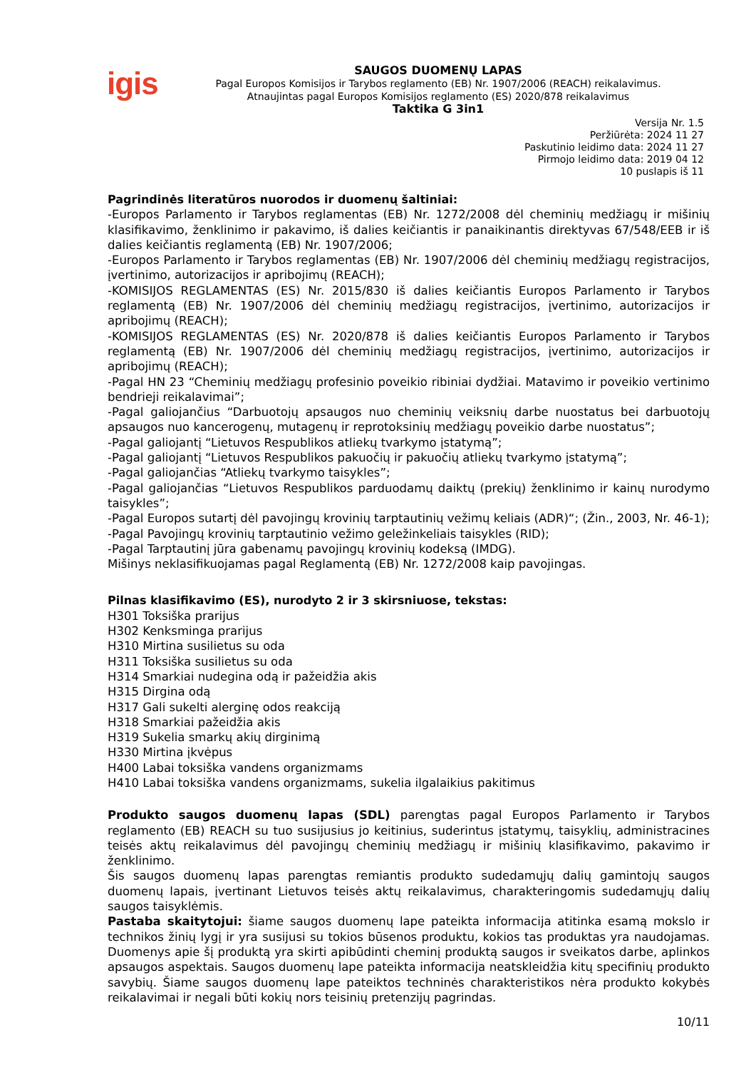igis
SAUGOS DUOMENŲ LAPAS
Pagal Europos Komisijos ir Tarybos reglamento (EB) Nr. 1907/2006 (REACH) reikalavimus.
Atnaujintas pagal Europos Komisijos reglamento (ES) 2020/878 reikalavimus
Taktika G 3in1
Versija Nr. 1.5
Peržiūrėta: 2024 11 27
Paskutinio leidimo data: 2024 11 27
Pirmojo leidimo data: 2019 04 12
10 puslapis iš 11
Pagrindinės literatūros nuorodos ir duomenų šaltiniai:
-Europos Parlamento ir Tarybos reglamentas (EB) Nr. 1272/2008 dėl cheminių medžiagų ir mišinių klasifikavimo, ženklinimo ir pakavimo, iš dalies keičiantis ir panaikinantis direktyvas 67/548/EEB ir iš dalies keičiantis reglamentą (EB) Nr. 1907/2006;
-Europos Parlamento ir Tarybos reglamentas (EB) Nr. 1907/2006 dėl cheminių medžiagų registracijos, įvertinimo, autorizacijos ir apribojimų (REACH);
-KOMISIJOS REGLAMENTAS (ES) Nr. 2015/830 iš dalies keičiantis Europos Parlamento ir Tarybos reglamentą (EB) Nr. 1907/2006 dėl cheminių medžiagų registracijos, įvertinimo, autorizacijos ir apribojimų (REACH);
-KOMISIJOS REGLAMENTAS (ES) Nr. 2020/878 iš dalies keičiantis Europos Parlamento ir Tarybos reglamentą (EB) Nr. 1907/2006 dėl cheminių medžiagų registracijos, įvertinimo, autorizacijos ir apribojimų (REACH);
-Pagal HN 23 “Cheminių medžiagų profesinio poveikio ribiniai dydžiai. Matavimo ir poveikio vertinimo bendrieji reikalavimai”;
-Pagal galiojančius “Darbuotojų apsaugos nuo cheminių veiksnių darbe nuostatus bei darbuotojų apsaugos nuo kancerogenų, mutagenų ir reprotoksinių medžiagų poveikio darbe nuostatus”;
-Pagal galiojantį “Lietuvos Respublikos atliekų tvarkymo įstatymą”;
-Pagal galiojantį “Lietuvos Respublikos pakuočių ir pakuočių atliekų tvarkymo įstatymą”;
-Pagal galiojančias “Atliekų tvarkymo taisykles”;
-Pagal galiojančias “Lietuvos Respublikos parduodamų daiktų (prekių) ženklinimo ir kainų nurodymo taisykles”;
-Pagal Europos sutartį dėl pavojingų krovinių tarptautinių vežimų keliais (ADR)“; (Žin., 2003, Nr. 46-1);
-Pagal Pavojingų krovinių tarptautinio vežimo geležinkeliais taisykles (RID);
-Pagal Tarptautinį jūra gabenamų pavojingų krovinių kodeksą (IMDG).
Mišinys neklasifikuojamas pagal Reglamentą (EB) Nr. 1272/2008 kaip pavojingas.
Pilnas klasifikavimo (ES), nurodyto 2 ir 3 skirsniuose, tekstas:
H301 Toksiška prarijus
H302 Kenksminga prarijus
H310 Mirtina susilietus su oda
H311 Toksiška susilietus su oda
H314 Smarkiai nudegina odą ir pažeidžia akis
H315 Dirgina odą
H317 Gali sukelti alerginę odos reakciją
H318 Smarkiai pažeidžia akis
H319 Sukelia smarkų akių dirginimą
H330 Mirtina įkvėpus
H400 Labai toksiška vandens organizmams
H410 Labai toksiška vandens organizmams, sukelia ilgalaikius pakitimus
Produkto saugos duomenų lapas (SDL) parengtas pagal Europos Parlamento ir Tarybos reglamento (EB) REACH su tuo susijusius jo keitinius, suderintus įstatymų, taisyklių, administracines teisės aktų reikalavimus dėl pavojingų cheminių medžiagų ir mišinių klasifikavimo, pakavimo ir ženklinimo.
Šis saugos duomenų lapas parengtas remiantis produkto sudedamųjų dalių gamintojų saugos duomenų lapais, įvertinant Lietuvos teisės aktų reikalavimus, charakteringomis sudedamųjų dalių saugos taisyklėmis.
Pastaba skaitytojui: šiame saugos duomenų lape pateikta informacija atitinka esamą mokslo ir technikos žinių lygį ir yra susijusi su tokios būsenos produktu, kokios tas produktas yra naudojamas. Duomenys apie šį produktą yra skirti apibūdinti cheminį produktą saugos ir sveikatos darbe, aplinkos apsaugos aspektais. Saugos duomenų lape pateikta informacija neatskleidžia kitų specifinių produkto savybių. Šiame saugos duomenų lape pateiktos techninės charakteristikos nėra produkto kokybės reikalavimai ir negali būti kokių nors teisinių pretenzijų pagrindas.
10/11